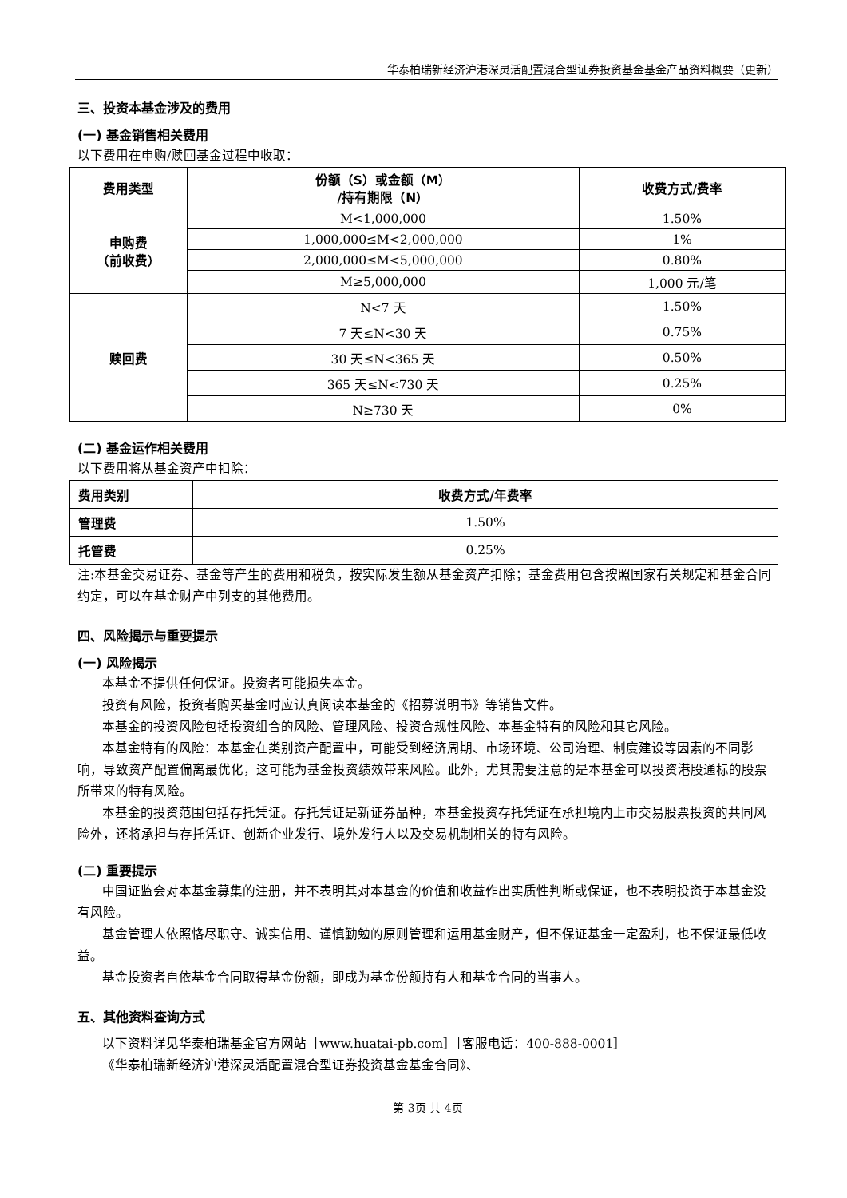华泰柏瑞新经济沪港深灵活配置混合型证券投资基金基金产品资料概要（更新）
三、投资本基金涉及的费用
(一) 基金销售相关费用
以下费用在申购/赎回基金过程中收取：
| 费用类型 | 份额（S）或金额（M） /持有期限（N） | 收费方式/费率 |
| --- | --- | --- |
| 申购费 （前收费） | M<1,000,000 | 1.50% |
| | 1,000,000≤M<2,000,000 | 1% |
| | 2,000,000≤M<5,000,000 | 0.80% |
| | M≥5,000,000 | 1,000 元/笔 |
| 赎回费 | N<7 天 | 1.50% |
| | 7 天≤N<30 天 | 0.75% |
| | 30 天≤N<365 天 | 0.50% |
| | 365 天≤N<730 天 | 0.25% |
| | N≥730 天 | 0% |
(二) 基金运作相关费用
以下费用将从基金资产中扣除：
| 费用类别 | 收费方式/年费率 |
| --- | --- |
| 管理费 | 1.50% |
| 托管费 | 0.25% |
注:本基金交易证券、基金等产生的费用和税负，按实际发生额从基金资产扣除；基金费用包含按照国家有关规定和基金合同约定，可以在基金财产中列支的其他费用。
四、风险揭示与重要提示
(一) 风险揭示
本基金不提供任何保证。投资者可能损失本金。
投资有风险，投资者购买基金时应认真阅读本基金的《招募说明书》等销售文件。
本基金的投资风险包括投资组合的风险、管理风险、投资合规性风险、本基金特有的风险和其它风险。
本基金特有的风险：本基金在类别资产配置中，可能受到经济周期、市场环境、公司治理、制度建设等因素的不同影响，导致资产配置偏离最优化，这可能为基金投资绩效带来风险。此外，尤其需要注意的是本基金可以投资港股通标的股票所带来的特有风险。
本基金的投资范围包括存托凭证。存托凭证是新证券品种，本基金投资存托凭证在承担境内上市交易股票投资的共同风险外，还将承担与存托凭证、创新企业发行、境外发行人以及交易机制相关的特有风险。
(二) 重要提示
中国证监会对本基金募集的注册，并不表明其对本基金的价值和收益作出实质性判断或保证，也不表明投资于本基金没有风险。
基金管理人依照恪尽职守、诚实信用、谨慎勤勉的原则管理和运用基金财产，但不保证基金一定盈利，也不保证最低收益。
基金投资者自依基金合同取得基金份额，即成为基金份额持有人和基金合同的当事人。
五、其他资料查询方式
以下资料详见华泰柏瑞基金官方网站［www.huatai-pb.com］［客服电话：400-888-0001］
《华泰柏瑞新经济沪港深灵活配置混合型证券投资基金基金合同》、
第 3页 共 4页